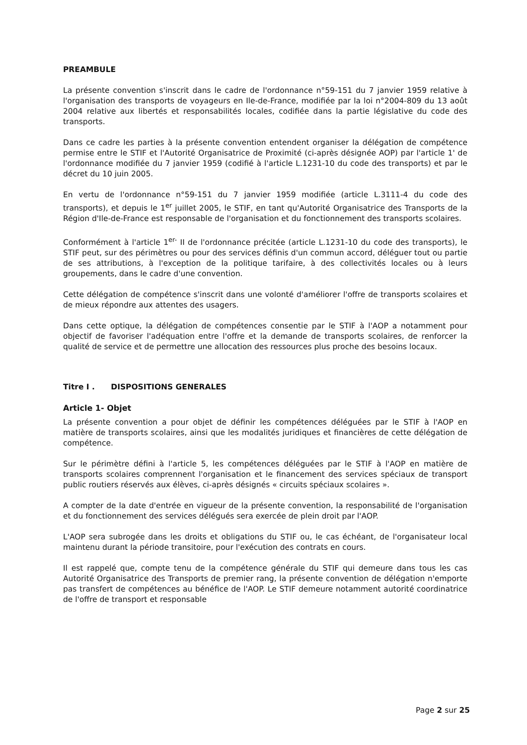PREAMBULE
La présente convention s'inscrit dans le cadre de l'ordonnance n°59-151 du 7 janvier 1959 relative à l'organisation des transports de voyageurs en Ile-de-France, modifiée par la loi n°2004-809 du 13 août 2004 relative aux libertés et responsabilités locales, codifiée dans la partie législative du code des transports.
Dans ce cadre les parties à la présente convention entendent organiser la délégation de compétence permise entre le STIF et l'Autorité Organisatrice de Proximité (ci-après désignée AOP) par l'article 1' de l'ordonnance modifiée du 7 janvier 1959 (codifié à l'article L.1231-10 du code des transports) et par le décret du 10 juin 2005.
En vertu de l'ordonnance n°59-151 du 7 janvier 1959 modifiée (article L.3111-4 du code des transports), et depuis le 1<sup>er</sup> juillet 2005, le STIF, en tant qu'Autorité Organisatrice des Transports de la Région d'Ile-de-France est responsable de l'organisation et du fonctionnement des transports scolaires.
Conformément à l'article 1<sup>er-</sup> II de l'ordonnance précitée (article L.1231-10 du code des transports), le STIF peut, sur des périmètres ou pour des services définis d'un commun accord, déléguer tout ou partie de ses attributions, à l'exception de la politique tarifaire, à des collectivités locales ou à leurs groupements, dans le cadre d'une convention.
Cette délégation de compétence s'inscrit dans une volonté d'améliorer l'offre de transports scolaires et de mieux répondre aux attentes des usagers.
Dans cette optique, la délégation de compétences consentie par le STIF à l'AOP a notamment pour objectif de favoriser l'adéquation entre l'offre et la demande de transports scolaires, de renforcer la qualité de service et de permettre une allocation des ressources plus proche des besoins locaux.
Titre I . DISPOSITIONS GENERALES
Article 1- Objet
La présente convention a pour objet de définir les compétences déléguées par le STIF à l'AOP en matière de transports scolaires, ainsi que les modalités juridiques et financières de cette délégation de compétence.
Sur le périmètre défini à l'article 5, les compétences déléguées par le STIF à l'AOP en matière de transports scolaires comprennent l'organisation et le financement des services spéciaux de transport public routiers réservés aux élèves, ci-après désignés « circuits spéciaux scolaires ».
A compter de la date d'entrée en vigueur de la présente convention, la responsabilité de l'organisation et du fonctionnement des services délégués sera exercée de plein droit par l'AOP.
L'AOP sera subrogée dans les droits et obligations du STIF ou, le cas échéant, de l'organisateur local maintenu durant la période transitoire, pour l'exécution des contrats en cours.
Il est rappelé que, compte tenu de la compétence générale du STIF qui demeure dans tous les cas Autorité Organisatrice des Transports de premier rang, la présente convention de délégation n'emporte pas transfert de compétences au bénéfice de l'AOP. Le STIF demeure notamment autorité coordinatrice de l'offre de transport et responsable
Page 2 sur 25